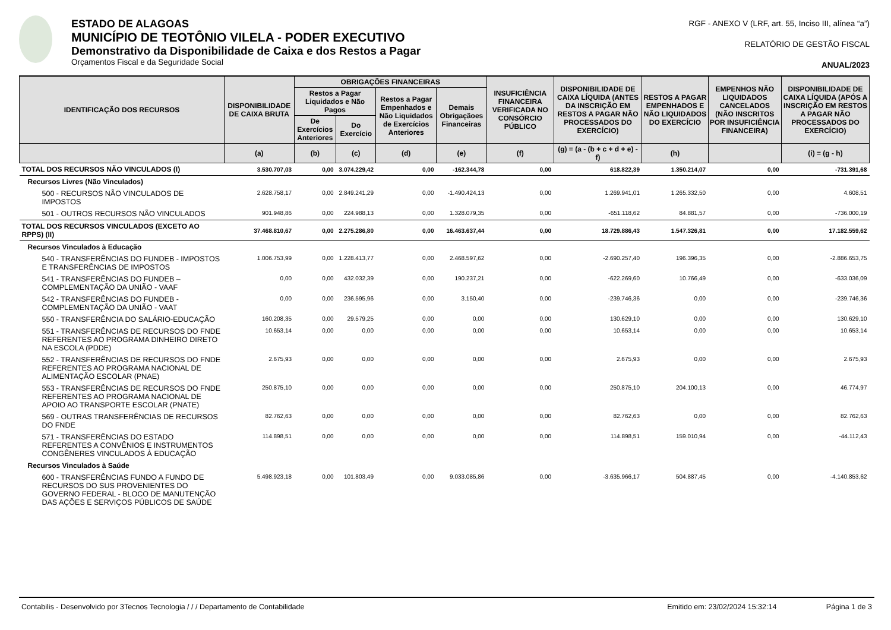ESTADO DE ALAGOAS
MUNICÍPIO DE TEOTÔNIO VILELA - PODER EXECUTIVO
Demonstrativo da Disponibilidade de Caixa e dos Restos a Pagar
Orçamentos Fiscal e da Seguridade Social
RGF - ANEXO V (LRF, art. 55, Inciso III, alínea “a”)
RELATÓRIO DE GESTÃO FISCAL
ANUAL/2023
| IDENTIFICAÇÃO DOS RECURSOS | DISPONIBILIDADE DE CAIXA BRUTA | OBRIGAÇÕES FINANCEIRAS | | | | INSUFICIÊNCIA FINANCEIRA VERIFICADA NO CONSÓRCIO PÚBLICO | DISPONIBILIDADE DE CAIXA LÍQUIDA (ANTES DA INSCRIÇÃO EM RESTOS A PAGAR NÃO PROCESSADOS DO EXERCÍCIO) | RESTOS A PAGAR EMPENHADOS E NÃO LIQUIDADOS DO EXERCÍCIO | EMPENHOS NÃO LIQUIDADOS CANCELADOS (NÃO INSCRITOS POR INSUFICIÊNCIA FINANCEIRA) | DISPONIBILIDADE DE CAIXA LÍQUIDA (APÓS A INSCRIÇÃO EM RESTOS A PAGAR NÃO PROCESSADOS DO EXERCÍCIO) |
| --- | --- | --- | --- | --- | --- | --- | --- | --- | --- | --- |
| | | Restos a Pagar Liquidados e Não Pagos | | Restos a Pagar Empenhados e Não Liquidados de Exercícios Anteriores | Demais Obrigaçãoes Financeiras | | | | | |
| | | De Exercícios Anteriores | Do Exercício | | | | | | | |
| | (a) | (b) | (c) | (d) | (e) | (f) | (g) = (a - (b + c + d + e) - f) | (h) | | (i) = (g - h) |
| TOTAL DOS RECURSOS NÃO VINCULADOS (I) | 3.530.707,03 | 0,00 | 3.074.229,42 | 0,00 | -162.344,78 | 0,00 | 618.822,39 | 1.350.214,07 | 0,00 | -731.391,68 |
| Recursos Livres (Não Vinculados) | | | | | | | | | | |
| 500 - RECURSOS NÃO VINCULADOS DE IMPOSTOS | 2.628.758,17 | 0,00 | 2.849.241,29 | 0,00 | -1.490.424,13 | 0,00 | 1.269.941,01 | 1.265.332,50 | 0,00 | 4.608,51 |
| 501 - OUTROS RECURSOS NÃO VINCULADOS | 901.948,86 | 0,00 | 224.988,13 | 0,00 | 1.328.079,35 | 0,00 | -651.118,62 | 84.881,57 | 0,00 | -736.000,19 |
| TOTAL DOS RECURSOS VINCULADOS (EXCETO AO RPPS) (II) | 37.468.810,67 | 0,00 | 2.275.286,80 | 0,00 | 16.463.637,44 | 0,00 | 18.729.886,43 | 1.547.326,81 | 0,00 | 17.182.559,62 |
| Recursos Vinculados à Educação | | | | | | | | | | |
| 540 - TRANSFERÊNCIAS DO FUNDEB - IMPOSTOS E TRANSFERÊNCIAS DE IMPOSTOS | 1.006.753,99 | 0,00 | 1.228.413,77 | 0,00 | 2.468.597,62 | 0,00 | -2.690.257,40 | 196.396,35 | 0,00 | -2.886.653,75 |
| 541 - TRANSFERÊNCIAS DO FUNDEB – COMPLEMENTAÇÃO DA UNIÃO - VAAF | 0,00 | 0,00 | 432.032,39 | 0,00 | 190.237,21 | 0,00 | -622.269,60 | 10.766,49 | 0,00 | -633.036,09 |
| 542 - TRANSFERÊNCIAS DO FUNDEB - COMPLEMENTAÇÃO DA UNIÃO - VAAT | 0,00 | 0,00 | 236.595,96 | 0,00 | 3.150,40 | 0,00 | -239.746,36 | 0,00 | 0,00 | -239.746,36 |
| 550 - TRANSFERÊNCIA DO SALÁRIO-EDUCAÇÃO | 160.208,35 | 0,00 | 29.579,25 | 0,00 | 0,00 | 0,00 | 130.629,10 | 0,00 | 0,00 | 130.629,10 |
| 551 - TRANSFERÊNCIAS DE RECURSOS DO FNDE REFERENTES AO PROGRAMA DINHEIRO DIRETO NA ESCOLA (PDDE) | 10.653,14 | 0,00 | 0,00 | 0,00 | 0,00 | 0,00 | 10.653,14 | 0,00 | 0,00 | 10.653,14 |
| 552 - TRANSFERÊNCIAS DE RECURSOS DO FNDE REFERENTES AO PROGRAMA NACIONAL DE ALIMENTAÇÃO ESCOLAR (PNAE) | 2.675,93 | 0,00 | 0,00 | 0,00 | 0,00 | 0,00 | 2.675,93 | 0,00 | 0,00 | 2.675,93 |
| 553 - TRANSFERÊNCIAS DE RECURSOS DO FNDE REFERENTES AO PROGRAMA NACIONAL DE APOIO AO TRANSPORTE ESCOLAR (PNATE) | 250.875,10 | 0,00 | 0,00 | 0,00 | 0,00 | 0,00 | 250.875,10 | 204.100,13 | 0,00 | 46.774,97 |
| 569 - OUTRAS TRANSFERÊNCIAS DE RECURSOS DO FNDE | 82.762,63 | 0,00 | 0,00 | 0,00 | 0,00 | 0,00 | 82.762,63 | 0,00 | 0,00 | 82.762,63 |
| 571 - TRANSFERÊNCIAS DO ESTADO REFERENTES A CONVÊNIOS E INSTRUMENTOS CONGÊNERES VINCULADOS À EDUCAÇÃO | 114.898,51 | 0,00 | 0,00 | 0,00 | 0,00 | 0,00 | 114.898,51 | 159.010,94 | 0,00 | -44.112,43 |
| Recursos Vinculados à Saúde | | | | | | | | | | |
| 600 - TRANSFERÊNCIAS FUNDO A FUNDO DE RECURSOS DO SUS PROVENIENTES DO GOVERNO FEDERAL - BLOCO DE MANUTENÇÃO DAS AÇÕES E SERVIÇOS PÚBLICOS DE SAÚDE | 5.498.923,18 | 0,00 | 101.803,49 | 0,00 | 9.033.085,86 | 0,00 | -3.635.966,17 | 504.887,45 | 0,00 | -4.140.853,62 |
Contabilis - Desenvolvido por 3Tecnos Tecnologia / / / Departamento de Contabilidade Emitido em: 23/02/2024 15:32:14 Página 1 de 3